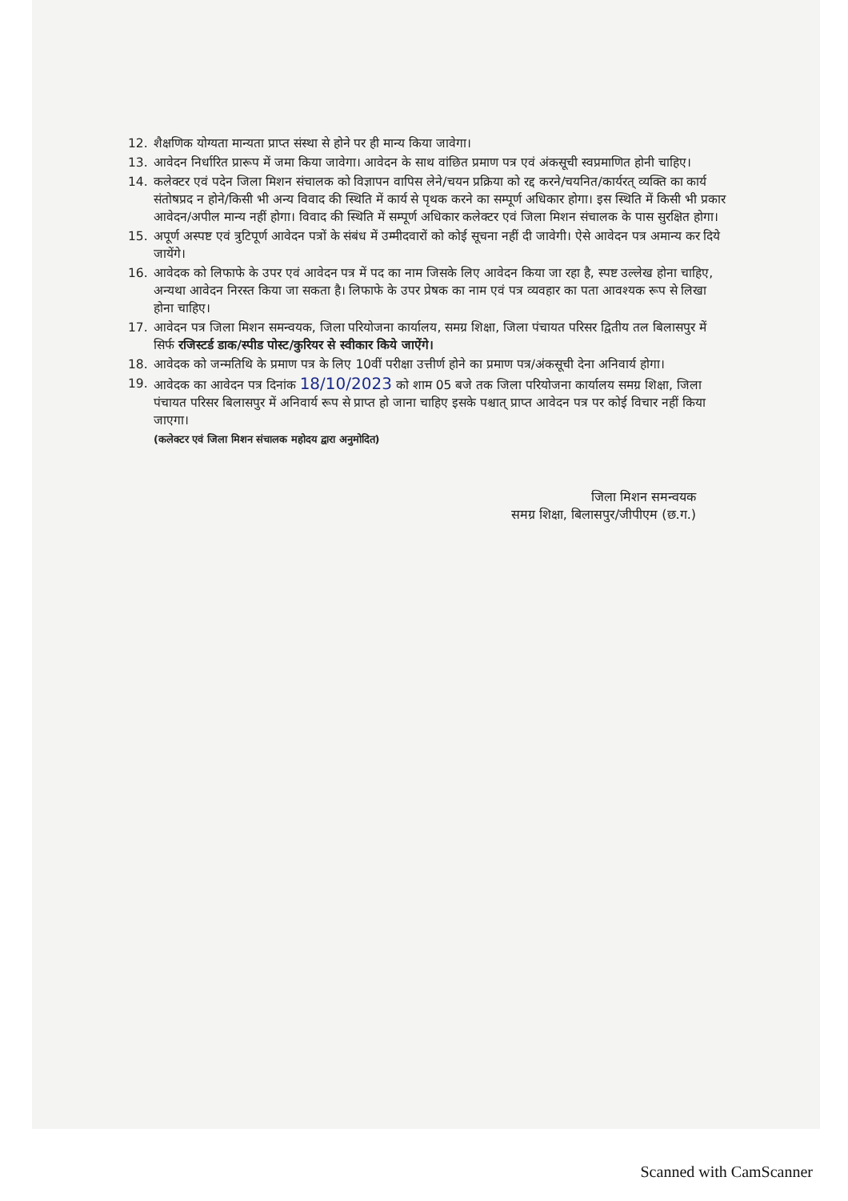12. शैक्षणिक योग्यता मान्यता प्राप्त संस्था से होने पर ही मान्य किया जावेगा।
13. आवेदन निर्धारित प्रारूप में जमा किया जावेगा। आवेदन के साथ वांछित प्रमाण पत्र एवं अंकसूची स्वप्रमाणित होनी चाहिए।
14. कलेक्टर एवं पदेन जिला मिशन संचालक को विज्ञापन वापिस लेने/चयन प्रक्रिया को रद्द करने/चयनित/कार्यरत् व्यक्ति का कार्य संतोषप्रद न होने/किसी भी अन्य विवाद की स्थिति में कार्य से पृथक करने का सम्पूर्ण अधिकार होगा। इस स्थिति में किसी भी प्रकार आवेदन/अपील मान्य नहीं होगा। विवाद की स्थिति में सम्पूर्ण अधिकार कलेक्टर एवं जिला मिशन संचालक के पास सुरक्षित होगा।
15. अपूर्ण अस्पष्ट एवं त्रुटिपूर्ण आवेदन पत्रों के संबंध में उम्मीदवारों को कोई सूचना नहीं दी जावेगी। ऐसे आवेदन पत्र अमान्य कर दिये जायेंगे।
16. आवेदक को लिफाफे के उपर एवं आवेदन पत्र में पद का नाम जिसके लिए आवेदन किया जा रहा है, स्पष्ट उल्लेख होना चाहिए, अन्यथा आवेदन निरस्त किया जा सकता है। लिफाफे के उपर प्रेषक का नाम एवं पत्र व्यवहार का पता आवश्यक रूप से लिखा होना चाहिए।
17. आवेदन पत्र जिला मिशन समन्वयक, जिला परियोजना कार्यालय, समग्र शिक्षा, जिला पंचायत परिसर द्वितीय तल बिलासपुर में सिर्फ रजिस्टर्ड डाक/स्पीड पोस्ट/कुरियर से स्वीकार किये जाऐंगे।
18. आवेदक को जन्मतिथि के प्रमाण पत्र के लिए 10वीं परीक्षा उत्तीर्ण होने का प्रमाण पत्र/अंकसूची देना अनिवार्य होगा।
19. आवेदक का आवेदन पत्र दिनांक 18/10/2023 को शाम 05 बजे तक जिला परियोजना कार्यालय समग्र शिक्षा, जिला पंचायत परिसर बिलासपुर में अनिवार्य रूप से प्राप्त हो जाना चाहिए इसके पश्चात् प्राप्त आवेदन पत्र पर कोई विचार नहीं किया जाएगा।
(कलेक्टर एवं जिला मिशन संचालक महोदय द्वारा अनुमोदित)
जिला मिशन समन्वयक
समग्र शिक्षा, बिलासपुर/जीपीएम (छ.ग.)
Scanned with CamScanner